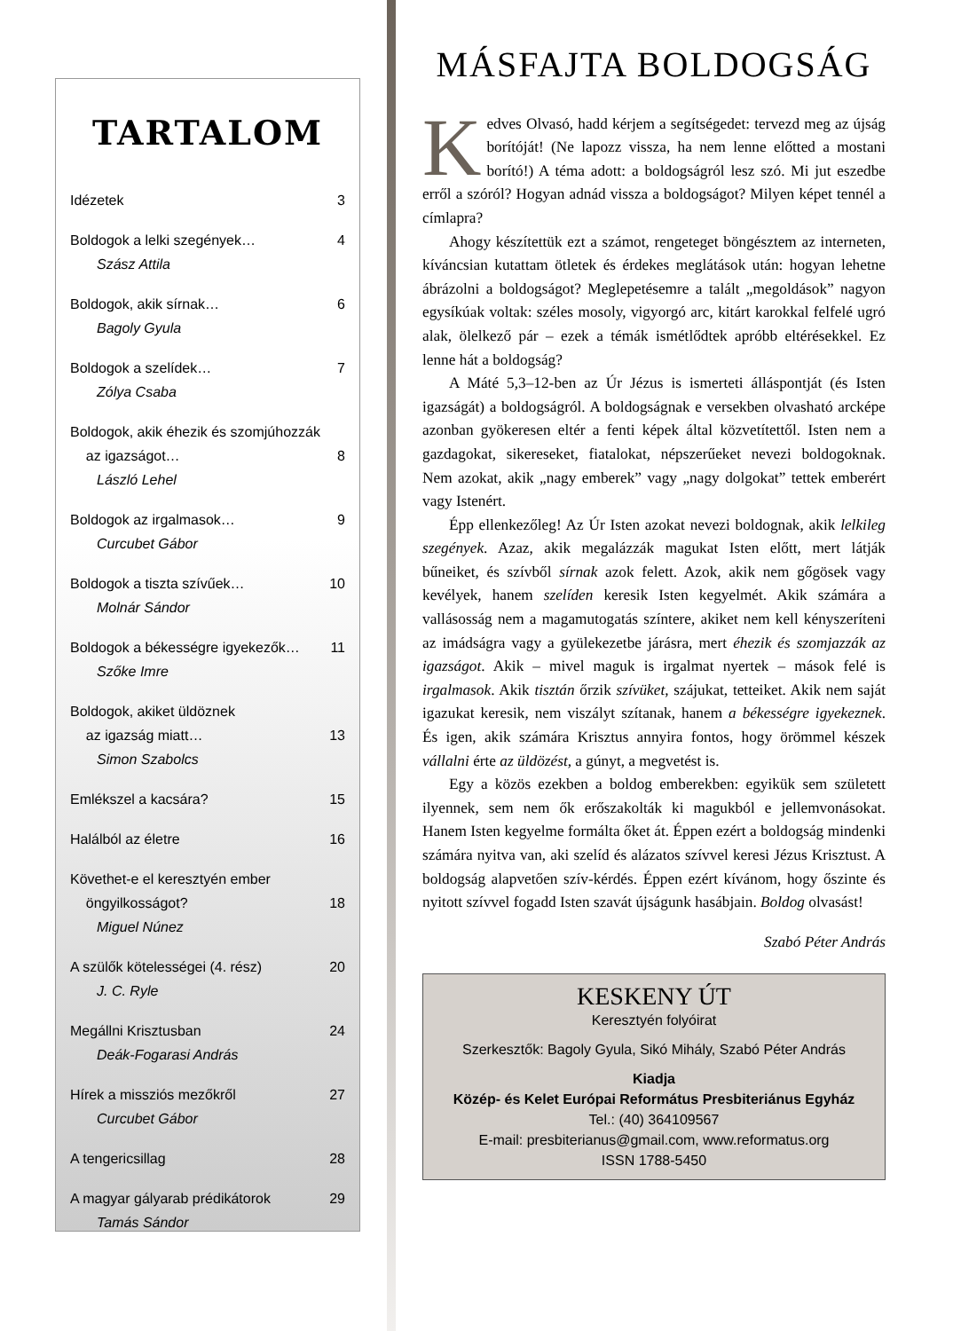TARTALOM
Idézetek 3
Boldogok a lelki szegények… 4
Szász Attila
Boldogok, akik sírnak… 6
Bagoly Gyula
Boldogok a szelídek… 7
Zólya Csaba
Boldogok, akik éhezik és szomjúhozzák
az igazságot… 8
László Lehel
Boldogok az irgalmasok… 9
Curcubet Gábor
Boldogok a tiszta szívűek… 10
Molnár Sándor
Boldogok a békességre igyekezők… 11
Szőke Imre
Boldogok, akiket üldöznek
az igazság miatt… 13
Simon Szabolcs
Emlékszel a kacsára? 15
Halálból az életre 16
Követhet-e el keresztyén ember
öngyilkosságot? 18
Miguel Núnez
A szülők kötelességei (4. rész) 20
J. C. Ryle
Megállni Krisztusban 24
Deák-Fogarasi András
Hírek a missziós mezőkről 27
Curcubet Gábor
A tengericsillag 28
A magyar gályarab prédikátorok 29
Tamás Sándor
MÁSFAJTA BOLDOGSÁG
Kedves Olvasó, hadd kérjem a segítségedet: tervezd meg az újság borítóját! (Ne lapozz vissza, ha nem lenne előtted a mostani borító!) A téma adott: a boldogságról lesz szó. Mi jut eszedbe erről a szóról? Hogyan adnád vissza a boldogságot? Milyen képet tennél a címlapra?
Ahogy készítettük ezt a számot, rengeteget böngésztem az interneten, kíváncsian kutattam ötletek és érdekes meglátások után: hogyan lehetne ábrázolni a boldogságot? Meglepetésemre a talált „megoldások” nagyon egysíkúak voltak: széles mosoly, vigyorgó arc, kitárt karokkal felfelé ugró alak, ölelkező pár – ezek a témák ismétlődtek apróbb eltérésekkel. Ez lenne hát a boldogság?
A Máté 5,3–12-ben az Úr Jézus is ismerteti álláspontját (és Isten igazságát) a boldogságról. A boldogságnak e versekben olvasható arcképe azonban gyökeresen eltér a fenti képek által közvetítettől. Isten nem a gazdagokat, sikereseket, fiatalokat, népszerűeket nevezi boldogoknak. Nem azokat, akik „nagy emberek” vagy „nagy dolgokat” tettek emberért vagy Istenért.
Épp ellenkezőleg! Az Úr Isten azokat nevezi boldognak, akik lelkileg szegények. Azaz, akik megalázzák magukat Isten előtt, mert látják bűneiket, és szívből sírnak azok felett. Azok, akik nem gőgösek vagy kevélyek, hanem szelíden keresik Isten kegyelmét. Akik számára a vallásosság nem a magamutogatás színtere, akiket nem kell kényszeríteni az imádságra vagy a gyülekezetbe járásra, mert éhezik és szomjazzák az igazságot. Akik – mivel maguk is irgalmat nyertek – mások felé is irgalmasok. Akik tisztán őrzik szívüket, szájukat, tetteiket. Akik nem saját igazukat keresik, nem viszályt szítanak, hanem a békességre igyekeznek. És igen, akik számára Krisztus annyira fontos, hogy örömmel készek vállalni érte az üldözést, a gúnyt, a megvetést is.
Egy a közös ezekben a boldog emberekben: egyikük sem született ilyennek, sem nem ők erőszakolták ki magukból e jellemvonásokat. Hanem Isten kegyelme formálta őket át. Éppen ezért a boldogság mindenki számára nyitva van, aki szelíd és alázatos szívvel keresi Jézus Krisztust. A boldogság alapvetően szív-kérdés. Éppen ezért kívánom, hogy őszinte és nyitott szívvel fogadd Isten szavát újságunk hasábjain. Boldog olvasást!
Szabó Péter András
KESKENY ÚT
Keresztyén folyóirat
Szerkesztők: Bagoly Gyula, Sikó Mihály, Szabó Péter András
Kiadja
Közép- és Kelet Európai Református Presbiteriánus Egyház
Tel.: (40) 364109567
E-mail: presbiterianus@gmail.com, www.reformatus.org
ISSN 1788-5450